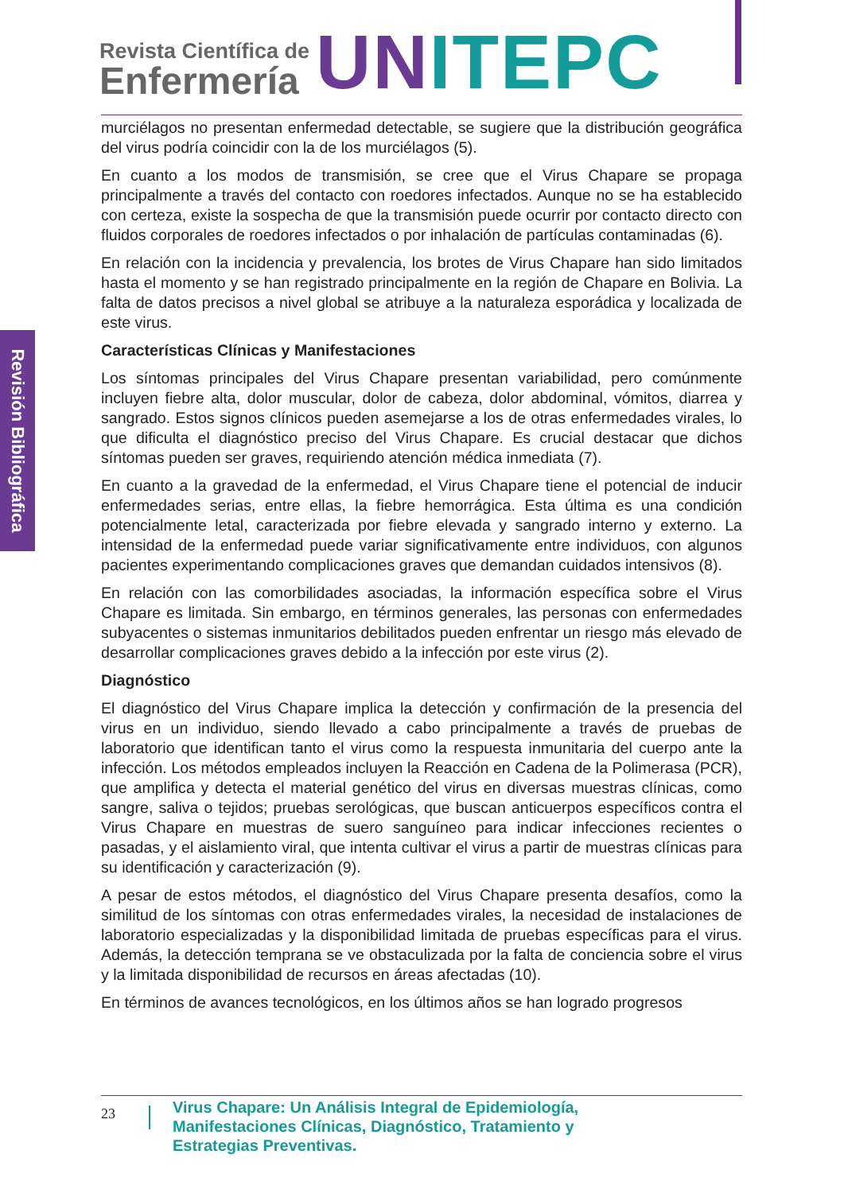Revista Científica de
Enfermería
UN ITEPC
Revisión Bibliográfica
murciélagos no presentan enfermedad detectable, se sugiere que la distribución geográfica del virus podría coincidir con la de los murciélagos (5).
En cuanto a los modos de transmisión, se cree que el Virus Chapare se propaga principalmente a través del contacto con roedores infectados. Aunque no se ha establecido con certeza, existe la sospecha de que la transmisión puede ocurrir por contacto directo con fluidos corporales de roedores infectados o por inhalación de partículas contaminadas (6).
En relación con la incidencia y prevalencia, los brotes de Virus Chapare han sido limitados hasta el momento y se han registrado principalmente en la región de Chapare en Bolivia. La falta de datos precisos a nivel global se atribuye a la naturaleza esporádica y localizada de este virus.
Características Clínicas y Manifestaciones
Los síntomas principales del Virus Chapare presentan variabilidad, pero comúnmente incluyen fiebre alta, dolor muscular, dolor de cabeza, dolor abdominal, vómitos, diarrea y sangrado. Estos signos clínicos pueden asemejarse a los de otras enfermedades virales, lo que dificulta el diagnóstico preciso del Virus Chapare. Es crucial destacar que dichos síntomas pueden ser graves, requiriendo atención médica inmediata (7).
En cuanto a la gravedad de la enfermedad, el Virus Chapare tiene el potencial de inducir enfermedades serias, entre ellas, la fiebre hemorrágica. Esta última es una condición potencialmente letal, caracterizada por fiebre elevada y sangrado interno y externo. La intensidad de la enfermedad puede variar significativamente entre individuos, con algunos pacientes experimentando complicaciones graves que demandan cuidados intensivos (8).
En relación con las comorbilidades asociadas, la información específica sobre el Virus Chapare es limitada. Sin embargo, en términos generales, las personas con enfermedades subyacentes o sistemas inmunitarios debilitados pueden enfrentar un riesgo más elevado de desarrollar complicaciones graves debido a la infección por este virus (2).
Diagnóstico
El diagnóstico del Virus Chapare implica la detección y confirmación de la presencia del virus en un individuo, siendo llevado a cabo principalmente a través de pruebas de laboratorio que identifican tanto el virus como la respuesta inmunitaria del cuerpo ante la infección. Los métodos empleados incluyen la Reacción en Cadena de la Polimerasa (PCR), que amplifica y detecta el material genético del virus en diversas muestras clínicas, como sangre, saliva o tejidos; pruebas serológicas, que buscan anticuerpos específicos contra el Virus Chapare en muestras de suero sanguíneo para indicar infecciones recientes o pasadas, y el aislamiento viral, que intenta cultivar el virus a partir de muestras clínicas para su identificación y caracterización (9).
A pesar de estos métodos, el diagnóstico del Virus Chapare presenta desafíos, como la similitud de los síntomas con otras enfermedades virales, la necesidad de instalaciones de laboratorio especializadas y la disponibilidad limitada de pruebas específicas para el virus. Además, la detección temprana se ve obstaculizada por la falta de conciencia sobre el virus y la limitada disponibilidad de recursos en áreas afectadas (10).
En términos de avances tecnológicos, en los últimos años se han logrado progresos
23
Virus Chapare: Un Análisis Integral de Epidemiología,
Manifestaciones Clínicas, Diagnóstico, Tratamiento y
Estrategias Preventivas.